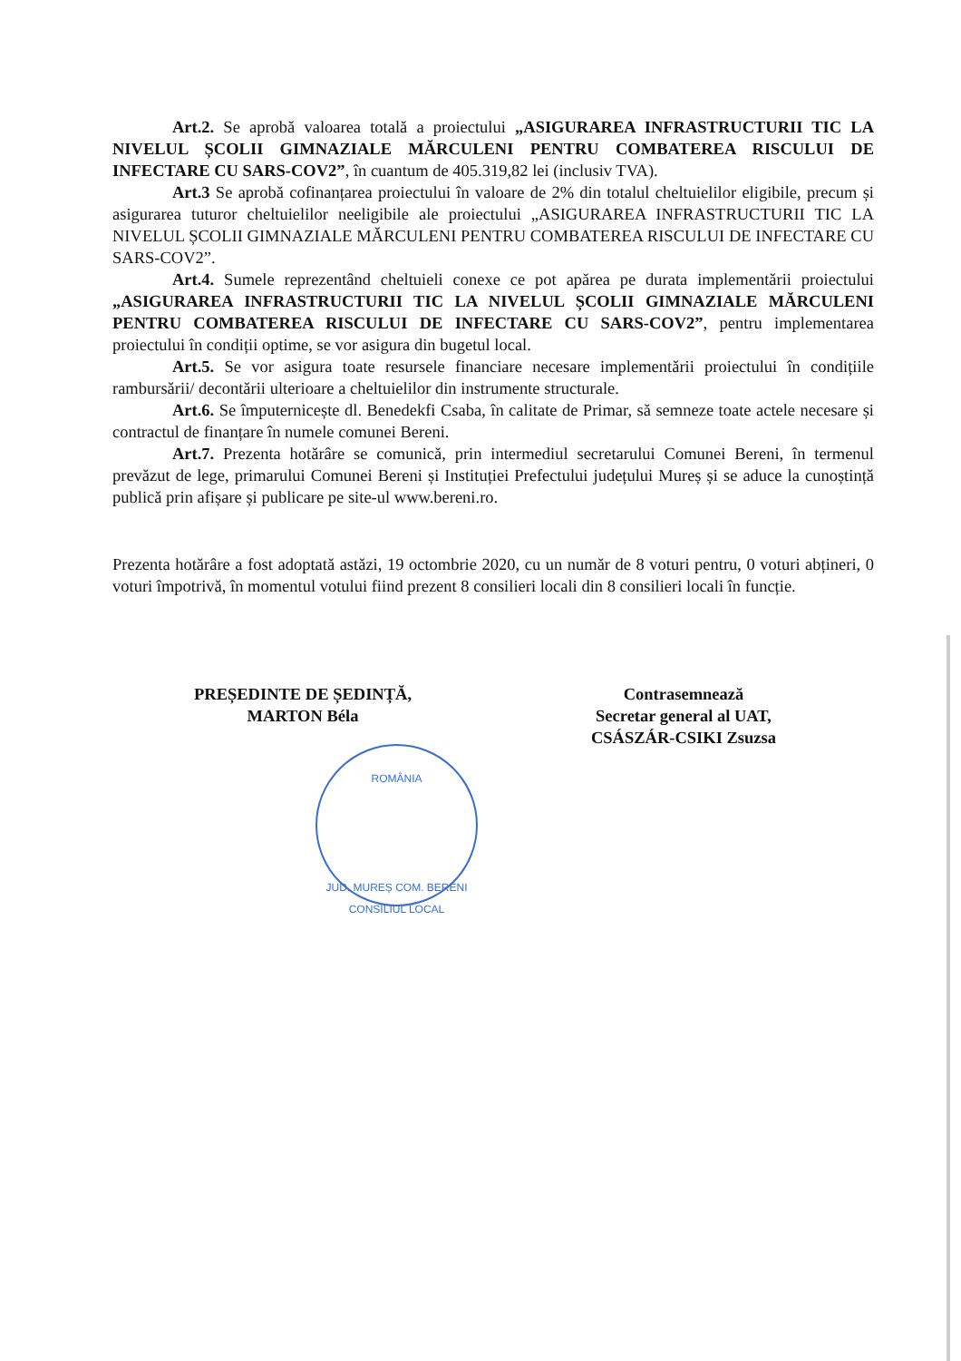Art.2. Se aprobă valoarea totală a proiectului „ASIGURAREA INFRASTRUCTURII TIC LA NIVELUL ȘCOLII GIMNAZIALE MĂRCULENI PENTRU COMBATEREA RISCULUI DE INFECTARE CU SARS-COV2”, în cuantum de 405.319,82 lei (inclusiv TVA).
Art.3 Se aprobă cofinanțarea proiectului în valoare de 2% din totalul cheltuielilor eligibile, precum și asigurarea tuturor cheltuielilor neeligibile ale proiectului „ASIGURAREA INFRASTRUCTURII TIC LA NIVELUL ȘCOLII GIMNAZIALE MĂRCULENI PENTRU COMBATEREA RISCULUI DE INFECTARE CU SARS-COV2”.
Art.4. Sumele reprezentând cheltuieli conexe ce pot apărea pe durata implementării proiectului „ASIGURAREA INFRASTRUCTURII TIC LA NIVELUL ȘCOLII GIMNAZIALE MĂRCULENI PENTRU COMBATEREA RISCULUI DE INFECTARE CU SARS-COV2”, pentru implementarea proiectului în condiții optime, se vor asigura din bugetul local.
Art.5. Se vor asigura toate resursele financiare necesare implementării proiectului în condițiile rambursării/ decontării ulterioare a cheltuielilor din instrumente structurale.
Art.6. Se împuternicește dl. Benedekfi Csaba, în calitate de Primar, să semneze toate actele necesare și contractul de finanțare în numele comunei Bereni.
Art.7. Prezenta hotărâre se comunică, prin intermediul secretarului Comunei Bereni, în termenul prevăzut de lege, primarului Comunei Bereni și Instituției Prefectului județului Mureș și se aduce la cunoștință publică prin afișare și publicare pe site-ul www.bereni.ro.
Prezenta hotărâre a fost adoptată astăzi, 19 octombrie 2020, cu un număr de 8 voturi pentru, 0 voturi abțineri, 0 voturi împotrivă, în momentul votului fiind prezent 8 consilieri locali din 8 consilieri locali în funcție.
PREȘEDINTE DE ȘEDINȚĂ,
MARTON Béla
Contrasemnează
Secretar general al UAT,
CSÁSZÁR-CSIKI Zsuzsa
ROMÂNIA
JUD. MUREȘ COM. BERENI
CONSILIUL LOCAL